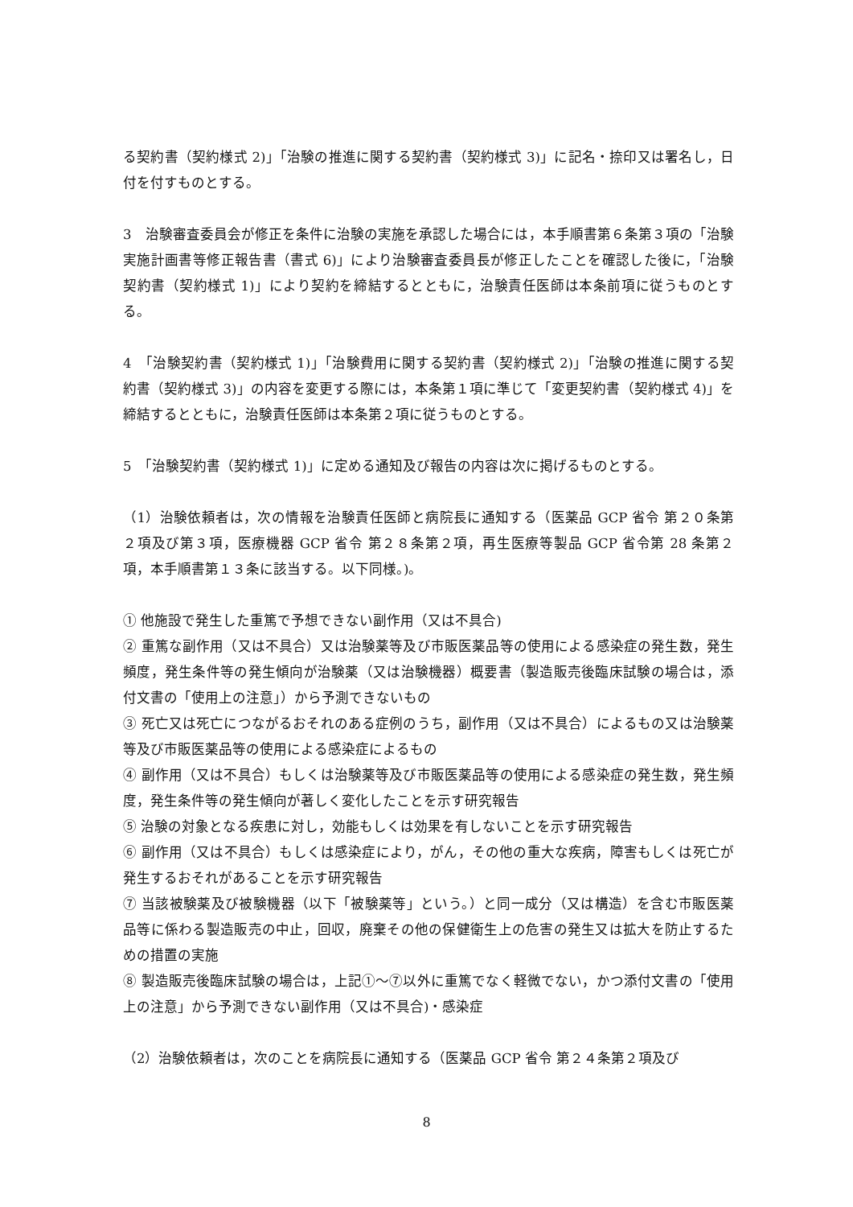る契約書（契約様式 2)」「治験の推進に関する契約書（契約様式 3)」に記名・捺印又は署名し，日付を付すものとする。
3　治験審査委員会が修正を条件に治験の実施を承認した場合には，本手順書第６条第３項の「治験実施計画書等修正報告書（書式 6)」により治験審査委員長が修正したことを確認した後に，「治験契約書（契約様式 1)」により契約を締結するとともに，治験責任医師は本条前項に従うものとする。
4　「治験契約書（契約様式 1)」「治験費用に関する契約書（契約様式 2)」「治験の推進に関する契約書（契約様式 3)」の内容を変更する際には，本条第１項に準じて「変更契約書（契約様式 4)」を締結するとともに，治験責任医師は本条第２項に従うものとする。
5　「治験契約書（契約様式 1)」に定める通知及び報告の内容は次に掲げるものとする。
（1）治験依頼者は，次の情報を治験責任医師と病院長に通知する（医薬品 GCP 省令 第２０条第２項及び第３項，医療機器 GCP 省令 第２８条第２項，再生医療等製品 GCP 省令第 28 条第２項，本手順書第１３条に該当する。以下同様。)。
① 他施設で発生した重篤で予想できない副作用（又は不具合)
② 重篤な副作用（又は不具合）又は治験薬等及び市販医薬品等の使用による感染症の発生数，発生頻度，発生条件等の発生傾向が治験薬（又は治験機器）概要書（製造販売後臨床試験の場合は，添付文書の「使用上の注意」）から予測できないもの
③ 死亡又は死亡につながるおそれのある症例のうち，副作用（又は不具合）によるもの又は治験薬等及び市販医薬品等の使用による感染症によるもの
④ 副作用（又は不具合）もしくは治験薬等及び市販医薬品等の使用による感染症の発生数，発生頻度，発生条件等の発生傾向が著しく変化したことを示す研究報告
⑤ 治験の対象となる疾患に対し，効能もしくは効果を有しないことを示す研究報告
⑥ 副作用（又は不具合）もしくは感染症により，がん，その他の重大な疾病，障害もしくは死亡が発生するおそれがあることを示す研究報告
⑦ 当該被験薬及び被験機器（以下「被験薬等」という。）と同一成分（又は構造）を含む市販医薬品等に係わる製造販売の中止，回収，廃棄その他の保健衛生上の危害の発生又は拡大を防止するための措置の実施
⑧ 製造販売後臨床試験の場合は，上記①～⑦以外に重篤でなく軽微でない，かつ添付文書の「使用上の注意」から予測できない副作用（又は不具合)・感染症
（2）治験依頼者は，次のことを病院長に通知する（医薬品 GCP 省令 第２４条第２項及び
8